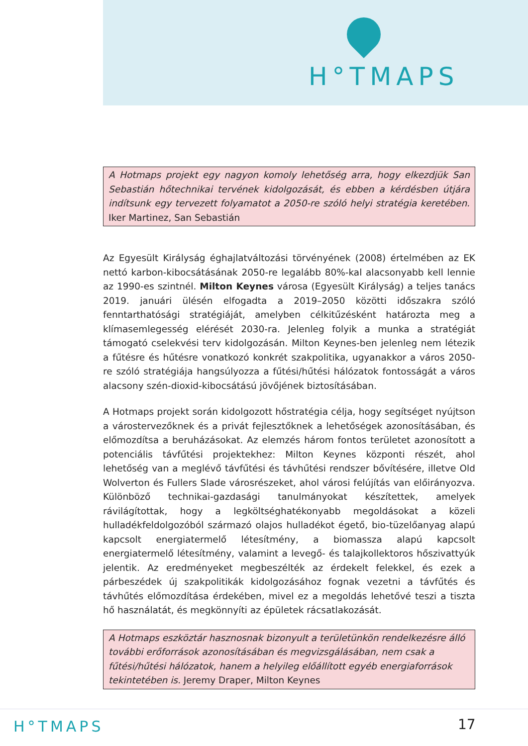H°TMAPS
A Hotmaps projekt egy nagyon komoly lehetőség arra, hogy elkezdjük San Sebastián hőtechnikai tervének kidolgozását, és ebben a kérdésben útjára indítsunk egy tervezett folyamatot a 2050-re szóló helyi stratégia keretében. Iker Martinez, San Sebastián
Az Egyesült Királyság éghajlatváltozási törvényének (2008) értelmében az EK nettó karbon-kibocsátásának 2050-re legalább 80%-kal alacsonyabb kell lennie az 1990-es szintnél. Milton Keynes városa (Egyesült Királyság) a teljes tanács 2019. januári ülésén elfogadta a 2019–2050 közötti időszakra szóló fenntarthatósági stratégiáját, amelyben célkitűzésként határozta meg a klímasemlegesség elérését 2030-ra. Jelenleg folyik a munka a stratégiát támogató cselekvési terv kidolgozásán. Milton Keynes-ben jelenleg nem létezik a fűtésre és hűtésre vonatkozó konkrét szakpolitika, ugyanakkor a város 2050-re szóló stratégiája hangsúlyozza a fűtési/hűtési hálózatok fontosságát a város alacsony szén-dioxid-kibocsátású jövőjének biztosításában.
A Hotmaps projekt során kidolgozott hőstratégia célja, hogy segítséget nyújtson a várostervezőknek és a privát fejlesztőknek a lehetőségek azonosításában, és előmozdítsa a beruházásokat. Az elemzés három fontos területet azonosított a potenciális távfűtési projektekhez: Milton Keynes központi részét, ahol lehetőség van a meglévő távfűtési és távhűtési rendszer bővítésére, illetve Old Wolverton és Fullers Slade városrészeket, ahol városi felújítás van előirányozva. Különböző technikai-gazdasági tanulmányokat készítettek, amelyek rávilágítottak, hogy a legköltséghatékonyabb megoldásokat a közeli hulladékfeldolgozóból származó olajos hulladékot égető, bio-tüzelőanyag alapú kapcsolt energiatermelő létesítmény, a biomassza alapú kapcsolt energiatermelő létesítmény, valamint a levegő- és talajkollektoros hőszivattyúk jelentik. Az eredményeket megbeszélték az érdekelt felekkel, és ezek a párbeszédek új szakpolitikák kidolgozásához fognak vezetni a távfűtés és távhűtés előmozdítása érdekében, mivel ez a megoldás lehetővé teszi a tiszta hő használatát, és megkönnyíti az épületek rácsatlakozását.
A Hotmaps eszköztár hasznosnak bizonyult a területünkön rendelkezésre álló további erőforrások azonosításában és megvizsgálásában, nem csak a fűtési/hűtési hálózatok, hanem a helyileg előállított egyéb energiaforrások tekintetében is. Jeremy Draper, Milton Keynes
H°TMAPS 17